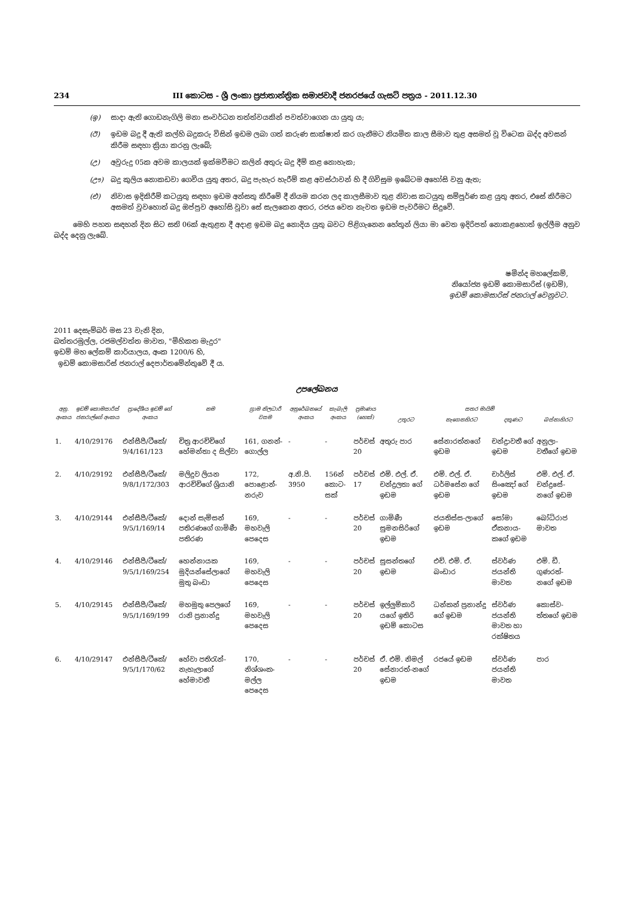234 III කොටස - ශ්‍රී ලංකා ප්‍රජාතාන්ත්‍රික සමාජවාදී ජනරජයේ ගැසට් පත්‍රය - 2011.12.30
(ඉ) සාදා ඇති ගොඩනැගිලි මනා සංවර්ධන තත්ත්වයකින් පවත්වාගෙන යා යුතු ය;
(ඊ) ඉඩම බදු දී ඇති කල්හි බදුකරු විසින් ඉඩම ලබා ගත් කරුණ සාක්ෂාත් කර ගැනීමට නියමිත කාල සීමාව තුළ අසමත් වූ විටෙක බද්ද අවසන් කිරීම සඳහා ක්‍රියා කරනු ලැබේ;
(උ) අවුරුදු 05ක අවම කාලයක් ඉක්මවීමට කලින් අතුරු බදු දීම් කළ නොහැක;
(ඌ) බදු කුලිය නොකඩවා ගෙවිය යුතු අතර, බදු පැහැර හැරීම් කළ අවස්ථාවන් හි දී ගිවිසුම ඉබේටම අහෝසි වනු ඇත;
(එ) නිවාස ඉදිකිරීම් කටයුතු සඳහා ඉඩම අන්සතු කිරීමේ දී නියම කරන ලද කාලසීමාව තුළ නිවාස කටයුතු සම්පූර්ණ කළ යුතු අතර, එසේ කිරීමට අසමත් වුවහොත් බදු ඔප්පුව අහෝසි වූවා සේ සැලකෙන අතර, රජය වෙත නැවත ඉඩම පැවරීමට සිදුවේ.
මෙහි පහත සඳහන් දින සිට සති 06ක් ඇතුළත දී අදාළ ඉඩම බදු නොදිය යුතු බවට පිළිගැනෙන හේතූන් ලියා මා වෙත ඉදිරිපත් නොකළහොත් ඉල්ලීම අනුව බද්ද දෙනු ලැබේ.
ෂමින්ද මහලේකම්,
නියෝජ්‍ය ඉඩම් කොමසාරිස් (ඉඩම්),
ඉඩම් කොමසාරිස් ජනරාල් වෙනුවට.
2011 දෙසැම්බර් මස 23 වැනි දින,
බත්තරමුල්ල, රජමල්වත්ත මාවත, "මිහිකත මැදුර"
ඉඩම් මහ ලේකම් කාර්යාලය, අංක 1200/6 හි,
ඉඩම් කොමසාරිස් ජනරාල් දෙපාර්තමේන්තුවේ දී ය.
උපලේඛනය
| අනු. අංකය | ඉඩම් කොමසාරිස් ජනරාල්ගේ අංකය | ප්‍රාදේශීය ඉඩම් ගේ අංකය | නම | ග්‍රාම නිලධාරී වසම | අනුරේඛනයේ අංකය | කැබැලි අංකය | ප්‍රමාණය (හෙක්) | සතර මායිම් | | | |
| --- | --- | --- | --- | --- | --- | --- | --- | --- | --- | --- | --- |
| | | | | | | | | උතුරට | නැගෙනහිරට | දකුණට | බස්නාහිරට |
| 1. | 4/10/29176 | එන්සීපී/ටීකේ/ 9/4/161/123 | චිත්‍ර ආරච්චිගේ හේමන්තා ද සිල්වා | 161, ගනන්-ගොල්ල | - | - | පර්චස් 20 | අතුරු පාර | සේනාරත්නගේ ඉඩම | චන්ද්‍රාවතී ගේ ඉඩම | අනුලා-වතීගේ ඉඩම |
| 2. | 4/10/29192 | එන්සීපී/ටීකේ/ 9/8/1/172/303 | මලිදුව ලියන ආරච්චිගේ ශ්‍රියානි | 172, පොළොන්-නරුව | අ.නි.පි. 3950 | 156න් කොට-සක් | පර්චස් 17 | එම්. එල්. ඒ. චන්ද්‍රලතා ගේ ඉඩම | එම්. එල්. ඒ. ධර්මසේන ගේ ඉඩම | චාර්ලිස් සිංඤෝ ගේ ඉඩම | එම්. එල්. ඒ. චන්ද්‍රසේ-නගේ ඉඩම |
| 3. | 4/10/29144 | එන්සීපී/ටීකේ/ 9/5/1/169/14 | දොන් සැම්සන් පතිරණගේ ගාමිණී පතිරණ | 169, මහවැලි පෙදෙස | - | - | පර්චස් 20 | ගාමිණී සුමනසිරිගේ ඉඩම | ජයතිස්ස-ලාගේ ඉඩම | සෝමා ඒකනාය-කගේ ඉඩම | බෝධිරාජ මාවත |
| 4. | 4/10/29146 | එන්සීපී/ටීකේ/ 9/5/1/169/254 | හෙන්නායක මුදියන්සේලාගේ මුතු බංඩා | 169, මහවැලි පෙදෙස | - | - | පර්චස් 20 | සුසන්තගේ ඉඩම | එච්. එම්. ඒ. බංඩාර | ස්වර්ණ ජයන්ති මාවත | එම්. ඩී. ගුණරත්-නගේ ඉඩම |
| 5. | 4/10/29145 | එන්සීපී/ටීකේ/ 9/5/1/169/199 | මහමුතු පෙලගේ රානි ප්‍රනාන්දු | 169, මහවැලි පෙදෙස | - | - | පර්චස් 20 | ඉල්ලුම්කාරි යගේ ඉතිරි ඉඩම් කොටස | ධන්කන් ප්‍රනාන්දු ගේ ඉඩම | ස්වර්ණ ජයන්ති මාවත හා රක්ෂිතය | කොස්ව-ත්තගේ ඉඩම |
| 6. | 4/10/29147 | එන්සීපී/ටීකේ/ 9/5/1/170/62 | හේවා පතිරැන්-නැහැලාගේ හේමාවතී | 170, නිශ්ශංක-මල්ල පෙදෙස | - | - | පර්චස් 20 | ඒ. එම්. නිමල් සේනාරත්-නගේ ඉඩම | රජයේ ඉඩම | ස්වර්ණ ජයන්ති මාවත | පාර |